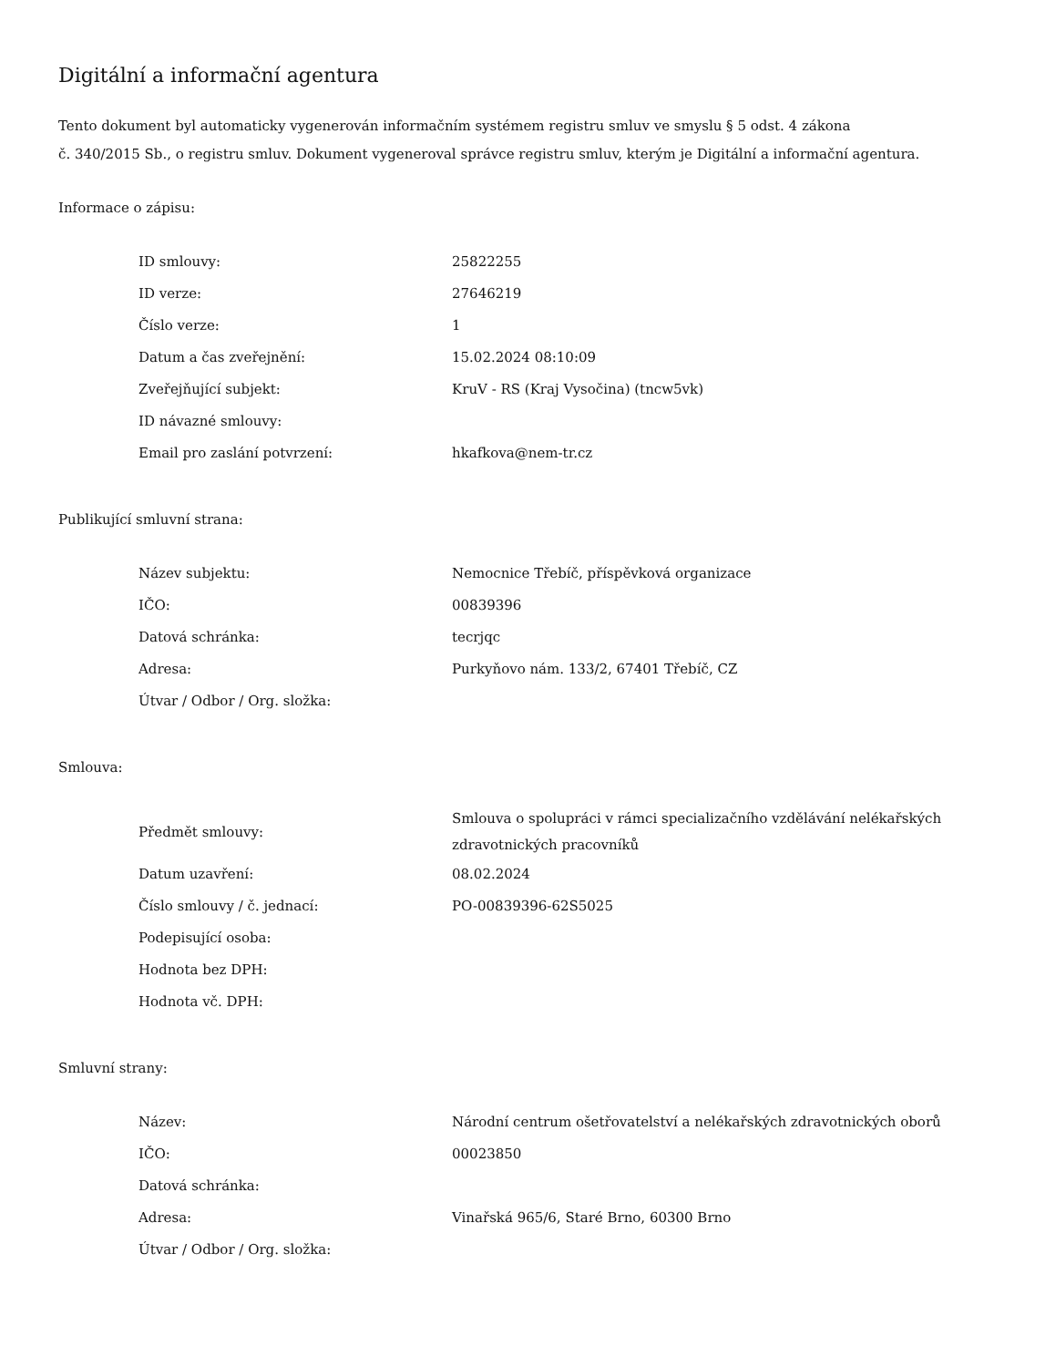Digitální a informační agentura
Tento dokument byl automaticky vygenerován informačním systémem registru smluv ve smyslu § 5 odst. 4 zákona
č. 340/2015 Sb., o registru smluv. Dokument vygeneroval správce registru smluv, kterým je Digitální a informační agentura.
Informace o zápisu:
| ID smlouvy: | 25822255 |
| ID verze: | 27646219 |
| Číslo verze: | 1 |
| Datum a čas zveřejnění: | 15.02.2024 08:10:09 |
| Zveřejňující subjekt: | KruV - RS (Kraj Vysočina) (tncw5vk) |
| ID návazné smlouvy: | |
| Email pro zaslání potvrzení: | hkafkova@nem-tr.cz |
Publikující smluvní strana:
| Název subjektu: | Nemocnice Třebíč, příspěvková organizace |
| IČO: | 00839396 |
| Datová schránka: | tecrjqc |
| Adresa: | Purkyňovo nám. 133/2, 67401 Třebíč, CZ |
| Útvar / Odbor / Org. složka: | |
Smlouva:
| Předmět smlouvy: | Smlouva o spolupráci v rámci specializačního vzdělávání nelékařských zdravotnických pracovníků |
| Datum uzavření: | 08.02.2024 |
| Číslo smlouvy / č. jednací: | PO-00839396-62S5025 |
| Podepisující osoba: | |
| Hodnota bez DPH: | |
| Hodnota vč. DPH: | |
Smluvní strany:
| Název: | Národní centrum ošetřovatelství a nelékařských zdravotnických oborů |
| IČO: | 00023850 |
| Datová schránka: | |
| Adresa: | Vinařská 965/6, Staré Brno, 60300 Brno |
| Útvar / Odbor / Org. složka: | |